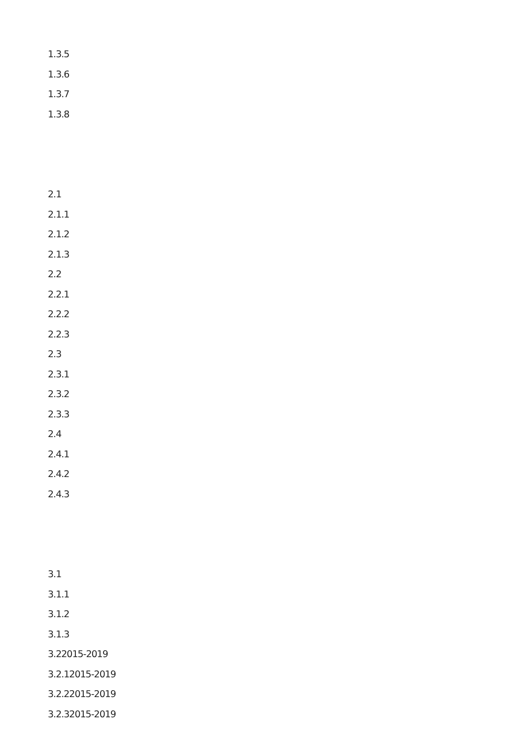1.3.5
1.3.6
1.3.7
1.3.8
2.1
2.1.1
2.1.2
2.1.3
2.2
2.2.1
2.2.2
2.2.3
2.3
2.3.1
2.3.2
2.3.3
2.4
2.4.1
2.4.2
2.4.3
3.1
3.1.1
3.1.2
3.1.3
3.22015-2019
3.2.12015-2019
3.2.22015-2019
3.2.32015-2019